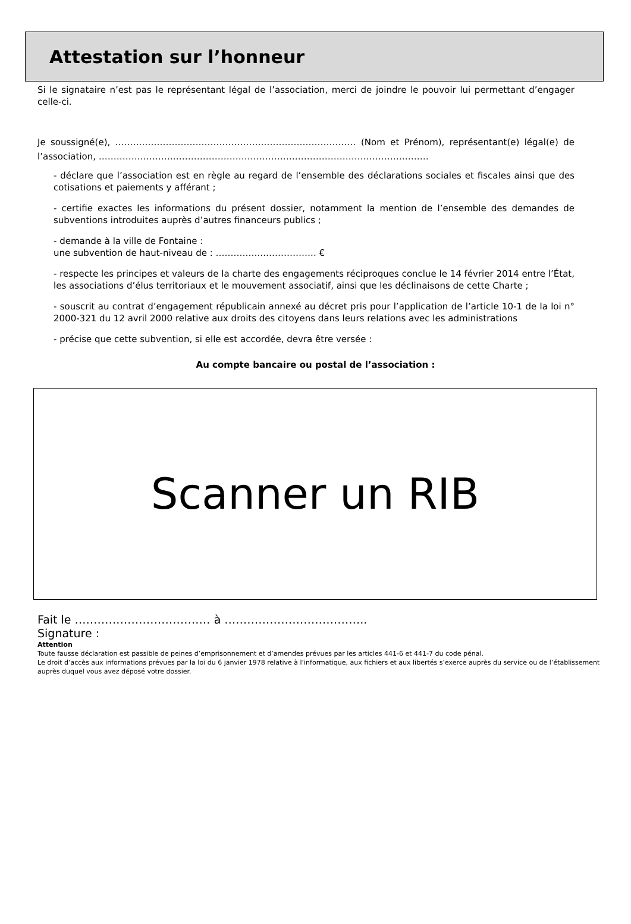Attestation sur l’honneur
Si le signataire n’est pas le représentant légal de l’association, merci de joindre le pouvoir lui permettant d’engager celle-ci.
Je soussigné(e), ……………………………………………………………………… (Nom et Prénom), représentant(e) légal(e) de l’association, …………………………………………………………………………………………………
- déclare que l’association est en règle au regard de l’ensemble des déclarations sociales et fiscales ainsi que des cotisations et paiements y afférant ;
- certifie exactes les informations du présent dossier, notamment la mention de l’ensemble des demandes de subventions introduites auprès d’autres financeurs publics ;
- demande à la ville de Fontaine :
une subvention de haut-niveau de : ……………..…………….. €
- respecte les principes et valeurs de la charte des engagements réciproques conclue le 14 février 2014 entre l’État, les associations d’élus territoriaux et le mouvement associatif, ainsi que les déclinaisons de cette Charte ;
- souscrit au contrat d’engagement républicain annexé au décret pris pour l’application de l’article 10-1 de la loi n° 2000-321 du 12 avril 2000 relative aux droits des citoyens dans leurs relations avec les administrations
- précise que cette subvention, si elle est accordée, devra être versée :
Au compte bancaire ou postal de l’association :
Scanner un RIB
Fait le ……………………………… à ………………………………..
Signature :
Attention
Toute fausse déclaration est passible de peines d’emprisonnement et d’amendes prévues par les articles 441-6 et 441-7 du code pénal.
Le droit d’accès aux informations prévues par la loi du 6 janvier 1978 relative à l’informatique, aux fichiers et aux libertés s’exerce auprès du service ou de l’établissement auprès duquel vous avez déposé votre dossier.